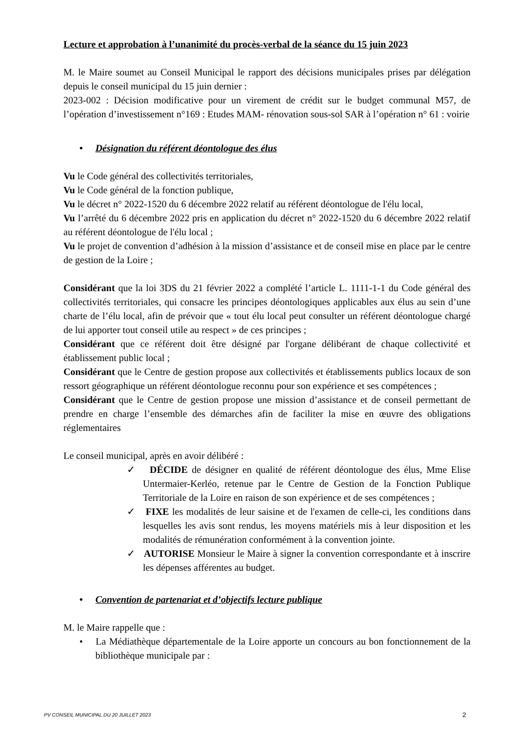Lecture et approbation à l’unanimité du procès-verbal de la séance du 15 juin 2023
M. le Maire soumet au Conseil Municipal le rapport des décisions municipales prises par délégation depuis le conseil municipal du 15 juin dernier :
2023-002 : Décision modificative pour un virement de crédit sur le budget communal M57, de l’opération d’investissement n°169 : Etudes MAM- rénovation sous-sol SAR à l’opération n° 61 : voirie
• Désignation du référent déontologue des élus
Vu le Code général des collectivités territoriales,
Vu le Code général de la fonction publique,
Vu le décret n° 2022-1520 du 6 décembre 2022 relatif au référent déontologue de l'élu local,
Vu l’arrêté du 6 décembre 2022 pris en application du décret n° 2022-1520 du 6 décembre 2022 relatif au référent déontologue de l'élu local ;
Vu le projet de convention d’adhésion à la mission d’assistance et de conseil mise en place par le centre de gestion de la Loire ;
Considérant que la loi 3DS du 21 février 2022 a complété l’article L. 1111-1-1 du Code général des collectivités territoriales, qui consacre les principes déontologiques applicables aux élus au sein d’une charte de l’élu local, afin de prévoir que « tout élu local peut consulter un référent déontologue chargé de lui apporter tout conseil utile au respect » de ces principes ;
Considérant que ce référent doit être désigné par l'organe délibérant de chaque collectivité et établissement public local ;
Considérant que le Centre de gestion propose aux collectivités et établissements publics locaux de son ressort géographique un référent déontologue reconnu pour son expérience et ses compétences ;
Considérant que le Centre de gestion propose une mission d’assistance et de conseil permettant de prendre en charge l’ensemble des démarches afin de faciliter la mise en œuvre des obligations réglementaires
Le conseil municipal, après en avoir délibéré :
✓ DÉCIDE de désigner en qualité de référent déontologue des élus, Mme Elise Untermaier-Kerléo, retenue par le Centre de Gestion de la Fonction Publique Territoriale de la Loire en raison de son expérience et de ses compétences ;
✓ FIXE les modalités de leur saisine et de l'examen de celle-ci, les conditions dans lesquelles les avis sont rendus, les moyens matériels mis à leur disposition et les modalités de rémunération conformément à la convention jointe.
✓ AUTORISE Monsieur le Maire à signer la convention correspondante et à inscrire les dépenses afférentes au budget.
• Convention de partenariat et d’objectifs lecture publique
M. le Maire rappelle que :
• La Médiathèque départementale de la Loire apporte un concours au bon fonctionnement de la bibliothèque municipale par :
PV CONSEIL MUNICIPAL DU 20 JUILLET 2023 2